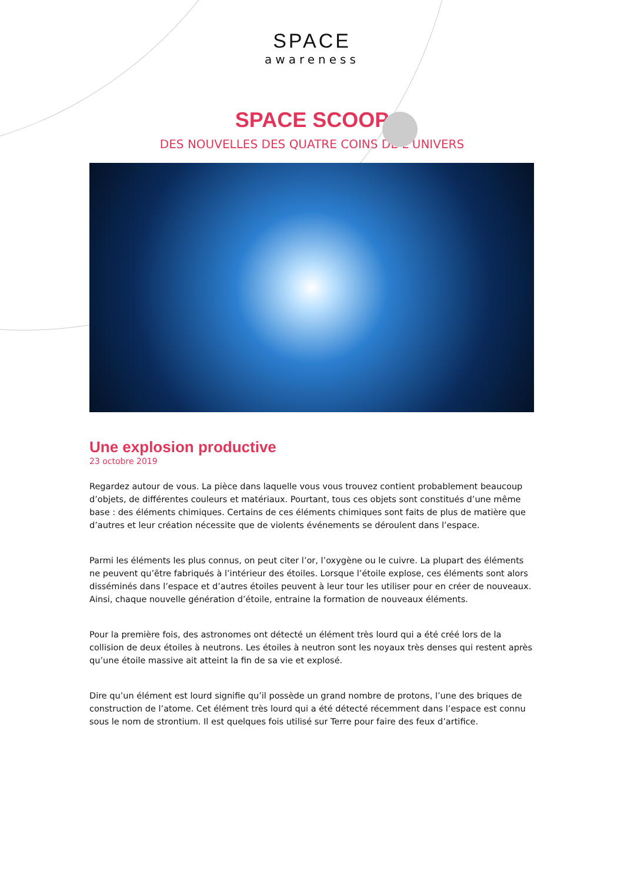SPACE
awareness
SPACE SCOOP
DES NOUVELLES DES QUATRE COINS DE L’UNIVERS
Une explosion productive
23 octobre 2019
Regardez autour de vous. La pièce dans laquelle vous vous trouvez contient probablement beaucoup d’objets, de différentes couleurs et matériaux. Pourtant, tous ces objets sont constitués d’une même base : des éléments chimiques. Certains de ces éléments chimiques sont faits de plus de matière que d’autres et leur création nécessite que de violents événements se déroulent dans l’espace.
Parmi les éléments les plus connus, on peut citer l’or, l’oxygène ou le cuivre. La plupart des éléments ne peuvent qu’être fabriqués à l’intérieur des étoiles. Lorsque l’étoile explose, ces éléments sont alors disséminés dans l’espace et d’autres étoiles peuvent à leur tour les utiliser pour en créer de nouveaux. Ainsi, chaque nouvelle génération d’étoile, entraine la formation de nouveaux éléments.
Pour la première fois, des astronomes ont détecté un élément très lourd qui a été créé lors de la collision de deux étoiles à neutrons. Les étoiles à neutron sont les noyaux très denses qui restent après qu’une étoile massive ait atteint la fin de sa vie et explosé.
Dire qu’un élément est lourd signifie qu’il possède un grand nombre de protons, l’une des briques de construction de l’atome. Cet élément très lourd qui a été détecté récemment dans l’espace est connu sous le nom de strontium. Il est quelques fois utilisé sur Terre pour faire des feux d’artifice.